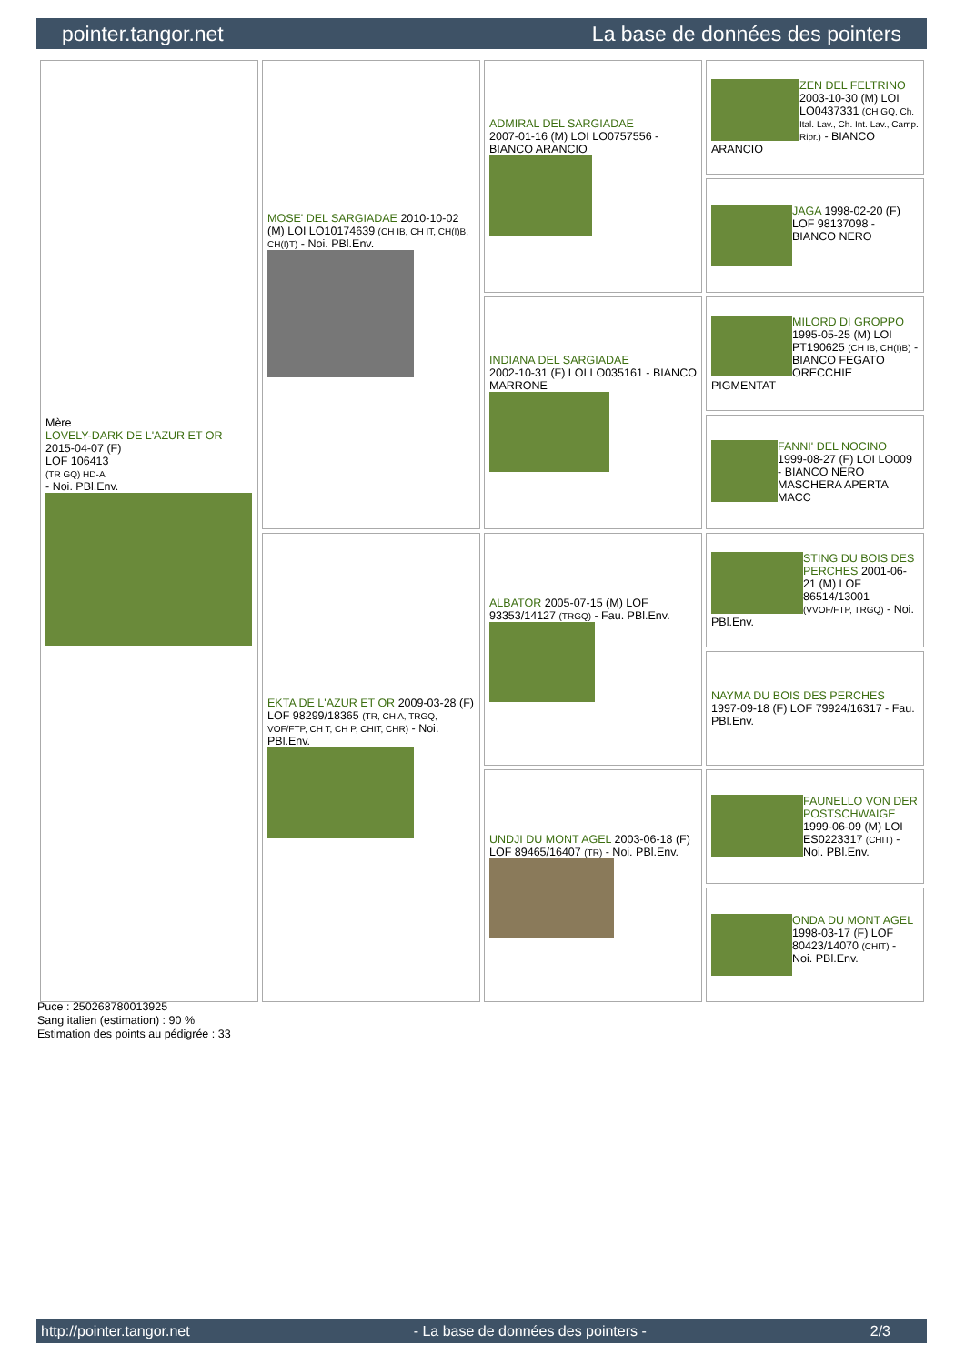pointer.tangor.net La base de données des pointers
| Mère LOVELY-DARK DE L'AZUR ET OR 2015-04-07 (F) LOF 106413 (TR GQ) HD-A - Noi. PBl.Env. | MOSE' DEL SARGIADAE 2010-10-02 (M) LOI LO10174639 (CH IB, CH IT, CH(I)B, CH(I)T) - Noi. PBl.Env. | ADMIRAL DEL SARGIADAE 2007-01-16 (M) LOI LO0757556 - BIANCO ARANCIO | ZEN DEL FELTRINO 2003-10-30 (M) LOI LO0437331 (CH GQ, Ch. Ital. Lav., Ch. Int. Lav., Camp. Ripr.) - BIANCO ARANCIO |
| | | | JAGA 1998-02-20 (F) LOF 98137098 - BIANCO NERO |
| | | INDIANA DEL SARGIADAE 2002-10-31 (F) LOI LO035161 - BIANCO MARRONE | MILORD DI GROPPO 1995-05-25 (M) LOI PT190625 (CH IB, CH(I)B) - BIANCO FEGATO ORECCHIE PIGMENTAT |
| | | | FANNI' DEL NOCINO 1999-08-27 (F) LOI LO009 - BIANCO NERO MASCHERA APERTA MACC |
| | EKTA DE L'AZUR ET OR 2009-03-28 (F) LOF 98299/18365 (TR, CH A, TRGQ, VOF/FTP, CH T, CH P, CHIT, CHR) - Noi. PBl.Env. | ALBATOR 2005-07-15 (M) LOF 93353/14127 (TRGQ) - Fau. PBl.Env. | STING DU BOIS DES PERCHES 2001-06-21 (M) LOF 86514/13001 (VVOF/FTP, TRGQ) - Noi. PBl.Env. |
| | | | NAYMA DU BOIS DES PERCHES 1997-09-18 (F) LOF 79924/16317 - Fau. PBl.Env. |
| | | UNDJI DU MONT AGEL 2003-06-18 (F) LOF 89465/16407 (TR) - Noi. PBl.Env. | FAUNELLO VON DER POSTSCHWAIGE 1999-06-09 (M) LOI ES0223317 (CHIT) - Noi. PBl.Env. |
| | | | ONDA DU MONT AGEL 1998-03-17 (F) LOF 80423/14070 (CHIT) - Noi. PBl.Env. |
Puce : 250268780013925
Sang italien (estimation) : 90 %
Estimation des points au pédigrée : 33
http://pointer.tangor.net - La base de données des pointers - 2/3